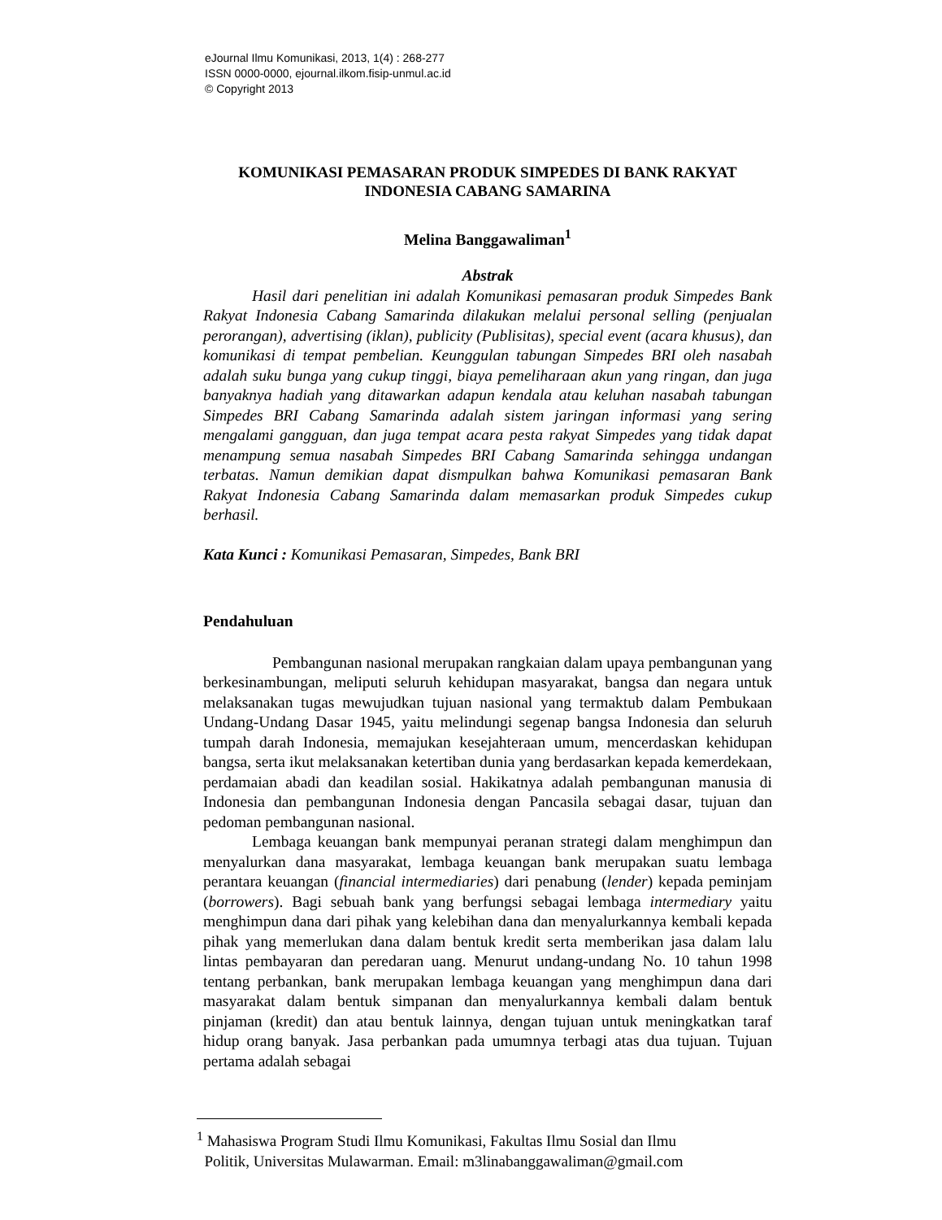eJournal Ilmu Komunikasi, 2013, 1(4) : 268-277
ISSN 0000-0000, ejournal.ilkom.fisip-unmul.ac.id
© Copyright 2013
KOMUNIKASI PEMASARAN PRODUK SIMPEDES DI BANK RAKYAT INDONESIA CABANG SAMARINA
Melina Banggawaliman<sup>1</sup>
Abstrak
Hasil dari penelitian ini adalah Komunikasi pemasaran produk Simpedes Bank Rakyat Indonesia Cabang Samarinda dilakukan melalui personal selling (penjualan perorangan), advertising (iklan), publicity (Publisitas), special event (acara khusus), dan komunikasi di tempat pembelian. Keunggulan tabungan Simpedes BRI oleh nasabah adalah suku bunga yang cukup tinggi, biaya pemeliharaan akun yang ringan, dan juga banyaknya hadiah yang ditawarkan adapun kendala atau keluhan nasabah tabungan Simpedes BRI Cabang Samarinda adalah sistem jaringan informasi yang sering mengalami gangguan, dan juga tempat acara pesta rakyat Simpedes yang tidak dapat menampung semua nasabah Simpedes BRI Cabang Samarinda sehingga undangan terbatas. Namun demikian dapat dismpulkan bahwa Komunikasi pemasaran Bank Rakyat Indonesia Cabang Samarinda dalam memasarkan produk Simpedes cukup berhasil.
Kata Kunci : Komunikasi Pemasaran, Simpedes, Bank BRI
Pendahuluan
Pembangunan nasional merupakan rangkaian dalam upaya pembangunan yang berkesinambungan, meliputi seluruh kehidupan masyarakat, bangsa dan negara untuk melaksanakan tugas mewujudkan tujuan nasional yang termaktub dalam Pembukaan Undang-Undang Dasar 1945, yaitu melindungi segenap bangsa Indonesia dan seluruh tumpah darah Indonesia, memajukan kesejahteraan umum, mencerdaskan kehidupan bangsa, serta ikut melaksanakan ketertiban dunia yang berdasarkan kepada kemerdekaan, perdamaian abadi dan keadilan sosial. Hakikatnya adalah pembangunan manusia di Indonesia dan pembangunan Indonesia dengan Pancasila sebagai dasar, tujuan dan pedoman pembangunan nasional.
Lembaga keuangan bank mempunyai peranan strategi dalam menghimpun dan menyalurkan dana masyarakat, lembaga keuangan bank merupakan suatu lembaga perantara keuangan (financial intermediaries) dari penabung (lender) kepada peminjam (borrowers). Bagi sebuah bank yang berfungsi sebagai lembaga intermediary yaitu menghimpun dana dari pihak yang kelebihan dana dan menyalurkannya kembali kepada pihak yang memerlukan dana dalam bentuk kredit serta memberikan jasa dalam lalu lintas pembayaran dan peredaran uang. Menurut undang-undang No. 10 tahun 1998 tentang perbankan, bank merupakan lembaga keuangan yang menghimpun dana dari masyarakat dalam bentuk simpanan dan menyalurkannya kembali dalam bentuk pinjaman (kredit) dan atau bentuk lainnya, dengan tujuan untuk meningkatkan taraf hidup orang banyak. Jasa perbankan pada umumnya terbagi atas dua tujuan. Tujuan pertama adalah sebagai
<sup>1</sup> Mahasiswa Program Studi Ilmu Komunikasi, Fakultas Ilmu Sosial dan Ilmu
Politik, Universitas Mulawarman. Email: m3linabanggawaliman@gmail.com